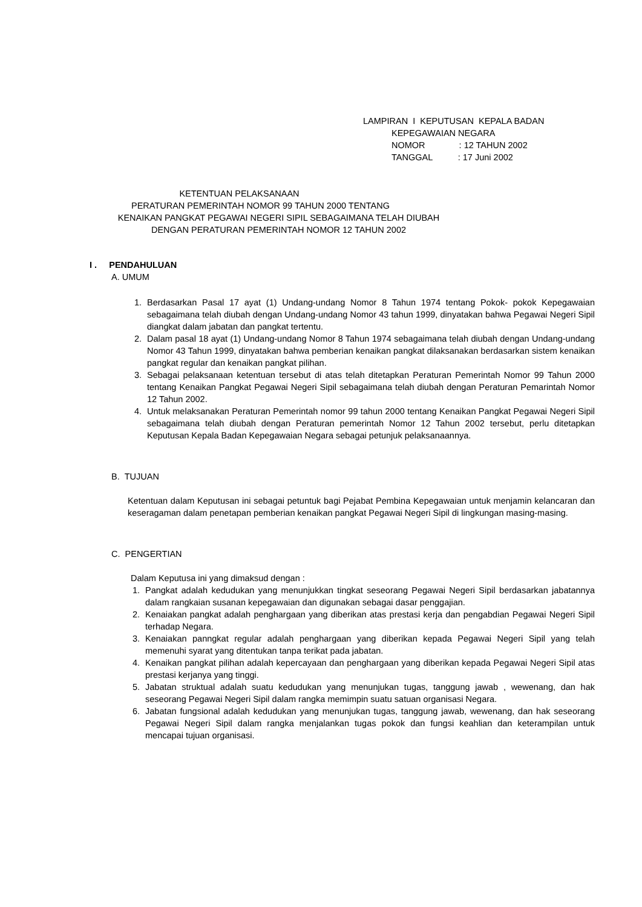LAMPIRAN I KEPUTUSAN KEPALA BADAN
KEPEGAWAIAN NEGARA
NOMOR : 12 TAHUN 2002
TANGGAL : 17 Juni 2002
KETENTUAN PELAKSANAAN
PERATURAN PEMERINTAH NOMOR 99 TAHUN 2000 TENTANG
KENAIKAN PANGKAT PEGAWAI NEGERI SIPIL SEBAGAIMANA TELAH DIUBAH
DENGAN PERATURAN PEMERINTAH NOMOR 12 TAHUN 2002
I . PENDAHULUAN
A. UMUM
1. Berdasarkan Pasal 17 ayat (1) Undang-undang Nomor 8 Tahun 1974 tentang Pokok- pokok Kepegawaian sebagaimana telah diubah dengan Undang-undang Nomor 43 tahun 1999, dinyatakan bahwa Pegawai Negeri Sipil diangkat dalam jabatan dan pangkat tertentu.
2. Dalam pasal 18 ayat (1) Undang-undang Nomor 8 Tahun 1974 sebagaimana telah diubah dengan Undang-undang Nomor 43 Tahun 1999, dinyatakan bahwa pemberian kenaikan pangkat dilaksanakan berdasarkan sistem kenaikan pangkat regular dan kenaikan pangkat pilihan.
3. Sebagai pelaksanaan ketentuan tersebut di atas telah ditetapkan Peraturan Pemerintah Nomor 99 Tahun 2000 tentang Kenaikan Pangkat Pegawai Negeri Sipil sebagaimana telah diubah dengan Peraturan Pemarintah Nomor 12 Tahun 2002.
4. Untuk melaksanakan Peraturan Pemerintah nomor 99 tahun 2000 tentang Kenaikan Pangkat Pegawai Negeri Sipil sebagaimana telah diubah dengan Peraturan pemerintah Nomor 12 Tahun 2002 tersebut, perlu ditetapkan Keputusan Kepala Badan Kepegawaian Negara sebagai petunjuk pelaksanaannya.
B. TUJUAN
Ketentuan dalam Keputusan ini sebagai petuntuk bagi Pejabat Pembina Kepegawaian untuk menjamin kelancaran dan keseragaman dalam penetapan pemberian kenaikan pangkat Pegawai Negeri Sipil di lingkungan masing-masing.
C. PENGERTIAN
Dalam Keputusa ini yang dimaksud dengan :
1. Pangkat adalah kedudukan yang menunjukkan tingkat seseorang Pegawai Negeri Sipil berdasarkan jabatannya dalam rangkaian susanan kepegawaian dan digunakan sebagai dasar penggajian.
2. Kenaiakan pangkat adalah penghargaan yang diberikan atas prestasi kerja dan pengabdian Pegawai Negeri Sipil terhadap Negara.
3. Kenaiakan panngkat regular adalah penghargaan yang diberikan kepada Pegawai Negeri Sipil yang telah memenuhi syarat yang ditentukan tanpa terikat pada jabatan.
4. Kenaikan pangkat pilihan adalah kepercayaan dan penghargaan yang diberikan kepada Pegawai Negeri Sipil atas prestasi kerjanya yang tinggi.
5. Jabatan struktual adalah suatu kedudukan yang menunjukan tugas, tanggung jawab , wewenang, dan hak seseorang Pegawai Negeri Sipil dalam rangka memimpin suatu satuan organisasi Negara.
6. Jabatan fungsional adalah kedudukan yang menunjukan tugas, tanggung jawab, wewenang, dan hak seseorang Pegawai Negeri Sipil dalam rangka menjalankan tugas pokok dan fungsi keahlian dan keterampilan untuk mencapai tujuan organisasi.